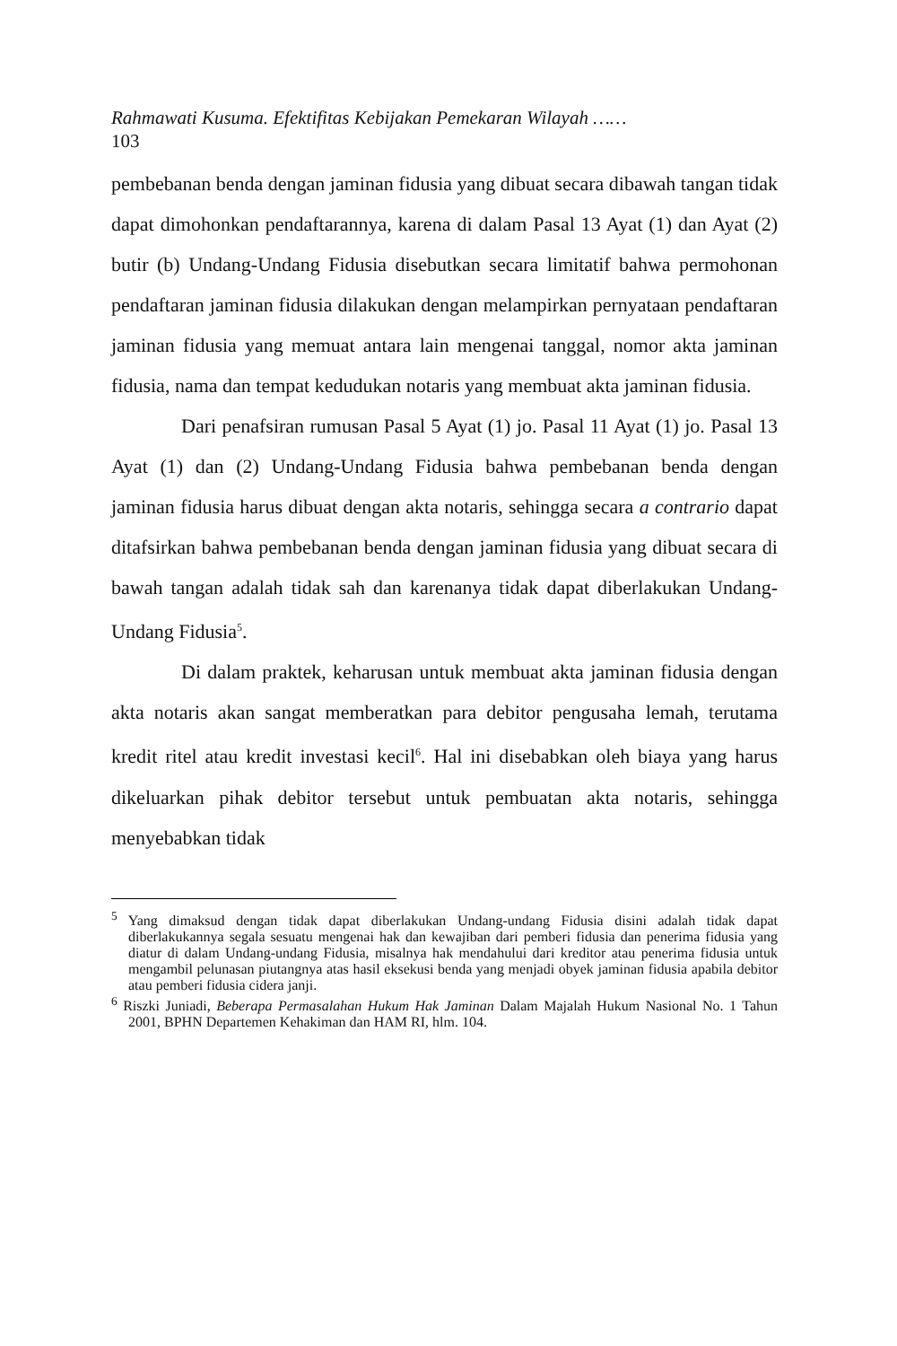Rahmawati Kusuma. Efektifitas Kebijakan Pemekaran Wilayah ……
103
pembebanan benda dengan jaminan fidusia yang dibuat secara dibawah tangan tidak dapat dimohonkan pendaftarannya, karena di dalam Pasal 13 Ayat (1) dan Ayat (2) butir (b) Undang-Undang Fidusia disebutkan secara limitatif bahwa permohonan pendaftaran jaminan fidusia dilakukan dengan melampirkan pernyataan pendaftaran jaminan fidusia yang memuat antara lain mengenai tanggal, nomor akta jaminan fidusia, nama dan tempat kedudukan notaris yang membuat akta jaminan fidusia.
Dari penafsiran rumusan Pasal 5 Ayat (1) jo. Pasal 11 Ayat (1) jo. Pasal 13 Ayat (1) dan (2) Undang-Undang Fidusia bahwa pembebanan benda dengan jaminan fidusia harus dibuat dengan akta notaris, sehingga secara a contrario dapat ditafsirkan bahwa pembebanan benda dengan jaminan fidusia yang dibuat secara di bawah tangan adalah tidak sah dan karenanya tidak dapat diberlakukan Undang-Undang Fidusia<sup>5</sup>.
Di dalam praktek, keharusan untuk membuat akta jaminan fidusia dengan akta notaris akan sangat memberatkan para debitor pengusaha lemah, terutama kredit ritel atau kredit investasi kecil<sup>6</sup>. Hal ini disebabkan oleh biaya yang harus dikeluarkan pihak debitor tersebut untuk pembuatan akta notaris, sehingga menyebabkan tidak
<sup>5</sup> Yang dimaksud dengan tidak dapat diberlakukan Undang-undang Fidusia disini adalah tidak dapat diberlakukannya segala sesuatu mengenai hak dan kewajiban dari pemberi fidusia dan penerima fidusia yang diatur di dalam Undang-undang Fidusia, misalnya hak mendahului dari kreditor atau penerima fidusia untuk mengambil pelunasan piutangnya atas hasil eksekusi benda yang menjadi obyek jaminan fidusia apabila debitor atau pemberi fidusia cidera janji.
<sup>6</sup> Riszki Juniadi, Beberapa Permasalahan Hukum Hak Jaminan Dalam Majalah Hukum Nasional No. 1 Tahun 2001, BPHN Departemen Kehakiman dan HAM RI, hlm. 104.